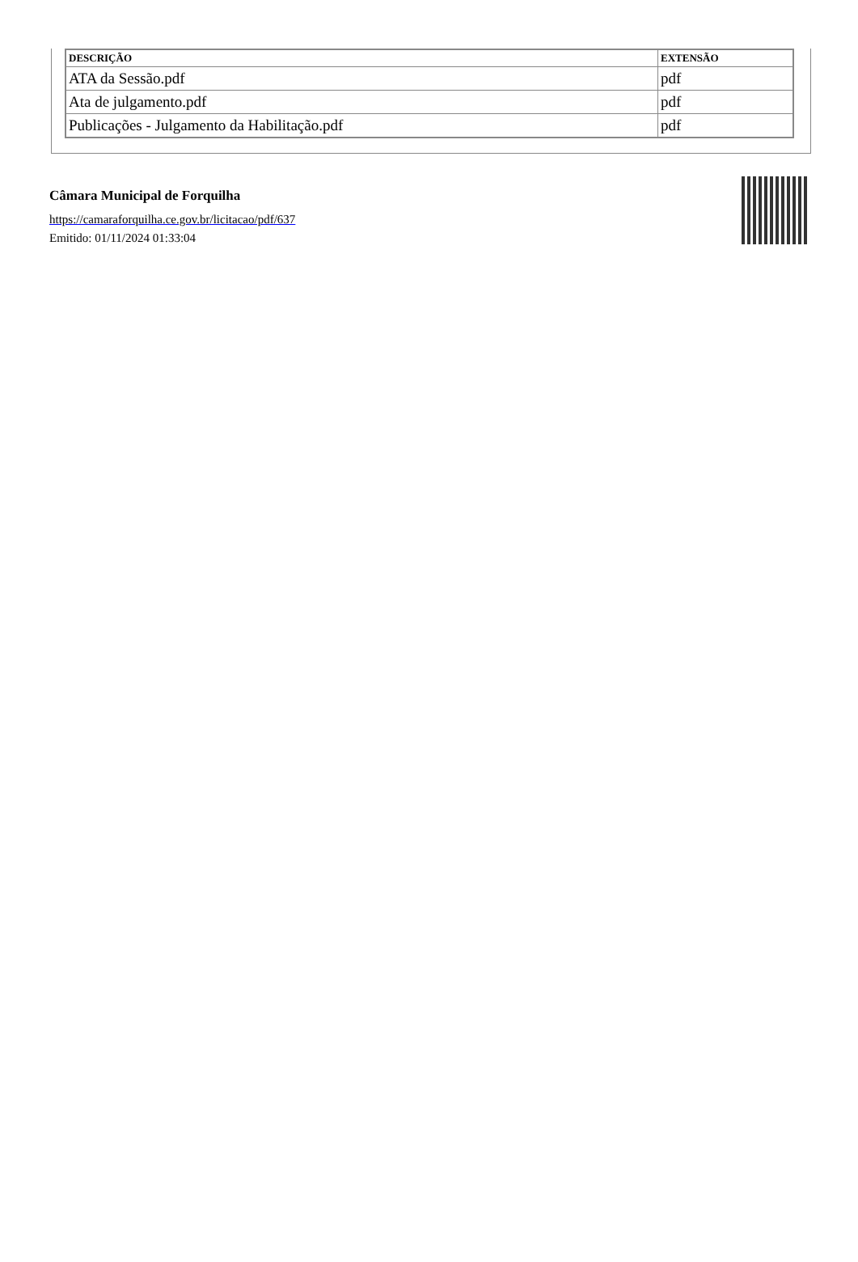| DESCRIÇÃO | EXTENSÃO |
| --- | --- |
| ATA da Sessão.pdf | pdf |
| Ata de julgamento.pdf | pdf |
| Publicações - Julgamento da Habilitação.pdf | pdf |
Câmara Municipal de Forquilha
https://camaraforquilha.ce.gov.br/licitacao/pdf/637
Emitido: 01/11/2024 01:33:04